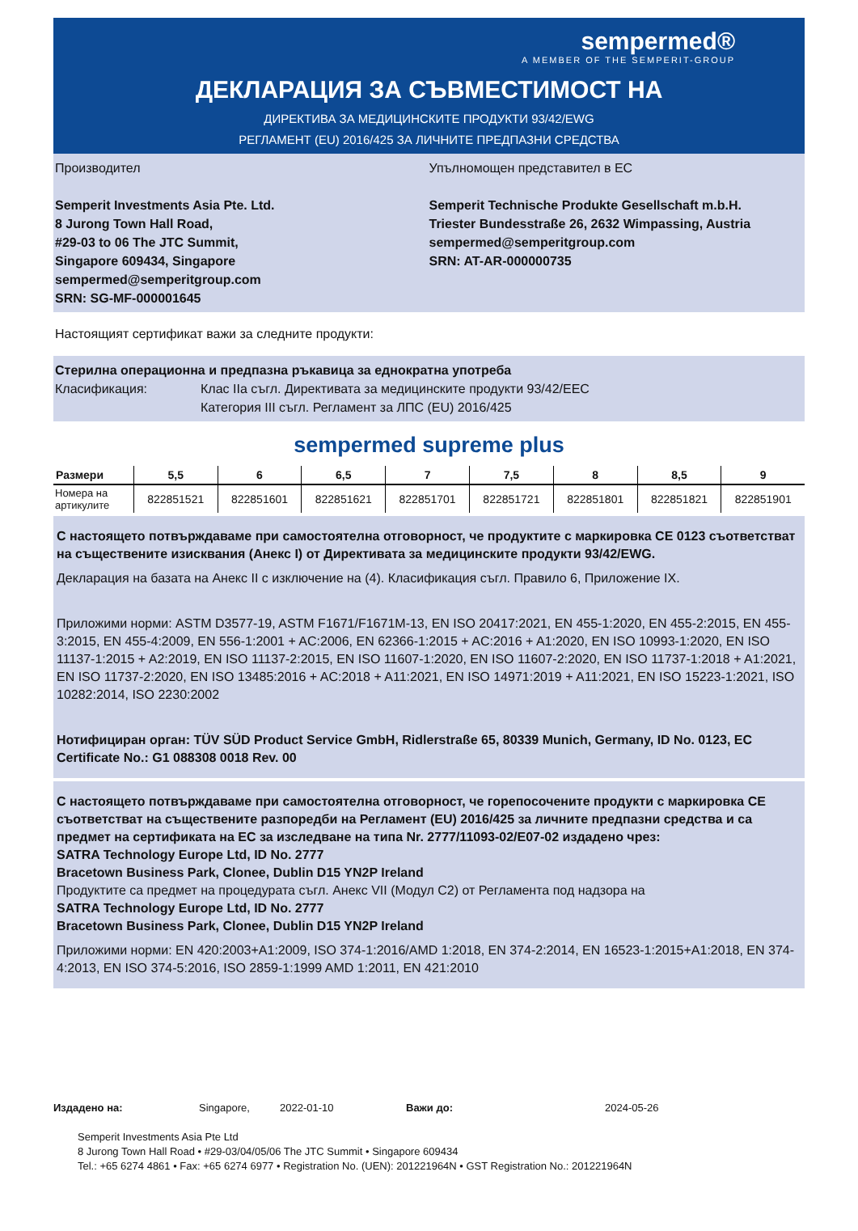sempermed®
A MEMBER OF THE SEMPERIT-GROUP
ДЕКЛАРАЦИЯ ЗА СЪВМЕСТИМОСТ НА
ДИРЕКТИВА ЗА МЕДИЦИНСКИТЕ ПРОДУКТИ 93/42/EWG
РЕГЛАМЕНТ (EU) 2016/425 ЗА ЛИЧНИТЕ ПРЕДПАЗНИ СРЕДСТВА
Производител
Semperit Investments Asia Pte. Ltd.
8 Jurong Town Hall Road,
#29-03 to 06 The JTC Summit,
Singapore 609434, Singapore
sempermed@semperitgroup.com
SRN: SG-MF-000001645
Упълномощен представител в ЕС
Semperit Technische Produkte Gesellschaft m.b.H.
Triester Bundesstraße 26, 2632 Wimpassing, Austria
sempermed@semperitgroup.com
SRN: AT-AR-000000735
Настоящият сертификат важи за следните продукти:
Стерилна операционна и предпазна ръкавица за еднократна употреба
Класификация: Клас IIa съгл. Директивата за медицинските продукти 93/42/EEC
Категория III съгл. Регламент за ЛПС (EU) 2016/425
sempermed supreme plus
| Размери | 5,5 | 6 | 6,5 | 7 | 7,5 | 8 | 8,5 | 9 |
| --- | --- | --- | --- | --- | --- | --- | --- | --- |
| Номера на артикулите | 822851521 | 822851601 | 822851621 | 822851701 | 822851721 | 822851801 | 822851821 | 822851901 |
С настоящето потвърждаваме при самостоятелна отговорност, че продуктите с маркировка CE 0123 съответстват на съществените изисквания (Анекс I) от Директивата за медицинските продукти 93/42/EWG.
Декларация на базата на Анекс II с изключение на (4). Класификация съгл. Правило 6, Приложение IX.
Приложими норми: ASTM D3577-19, ASTM F1671/F1671M-13, EN ISO 20417:2021, EN 455-1:2020, EN 455-2:2015, EN 455-3:2015, EN 455-4:2009, EN 556-1:2001 + AC:2006, EN 62366-1:2015 + AC:2016 + A1:2020, EN ISO 10993-1:2020, EN ISO 11137-1:2015 + A2:2019, EN ISO 11137-2:2015, EN ISO 11607-1:2020, EN ISO 11607-2:2020, EN ISO 11737-1:2018 + A1:2021, EN ISO 11737-2:2020, EN ISO 13485:2016 + AC:2018 + A11:2021, EN ISO 14971:2019 + A11:2021, EN ISO 15223-1:2021, ISO 10282:2014, ISO 2230:2002
Нотифициран орган: TÜV SÜD Product Service GmbH, Ridlerstraße 65, 80339 Munich, Germany, ID No. 0123, EC Certificate No.: G1 088308 0018 Rev. 00
С настоящето потвърждаваме при самостоятелна отговорност, че горепосочените продукти с маркировка CE съответстват на съществените разпоредби на Регламент (EU) 2016/425 за личните предпазни средства и са предмет на сертификата на ЕС за изследване на типа Nr. 2777/11093-02/E07-02 издадено чрез:
SATRA Technology Europe Ltd, ID No. 2777
Bracetown Business Park, Clonee, Dublin D15 YN2P Ireland
Продуктите са предмет на процедурата съгл. Анекс VII (Модул C2) от Регламента под надзора на
SATRA Technology Europe Ltd, ID No. 2777
Bracetown Business Park, Clonee, Dublin D15 YN2P Ireland
Приложими норми: EN 420:2003+A1:2009, ISO 374-1:2016/AMD 1:2018, EN 374-2:2014, EN 16523-1:2015+A1:2018, EN 374-4:2013, EN ISO 374-5:2016, ISO 2859-1:1999 AMD 1:2011, EN 421:2010
Издадено на: Singapore, 2022-01-10 Важи до: 2024-05-26
Semperit Investments Asia Pte Ltd
8 Jurong Town Hall Road • #29-03/04/05/06 The JTC Summit • Singapore 609434
Tel.: +65 6274 4861 • Fax: +65 6274 6977 • Registration No. (UEN): 201221964N • GST Registration No.: 201221964N